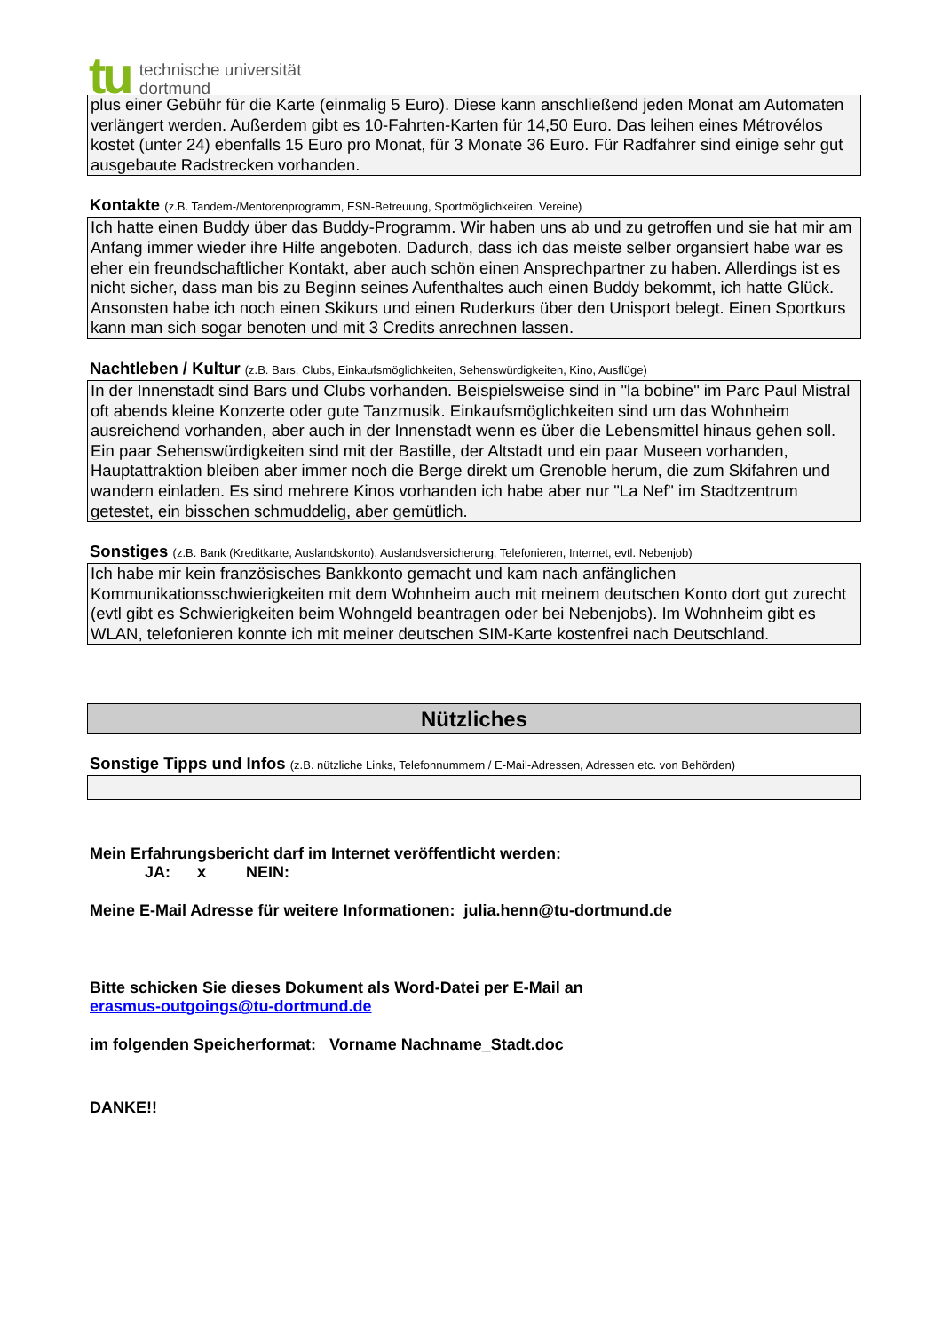tu
technische universität
dortmund
plus einer Gebühr für die Karte (einmalig 5 Euro). Diese kann anschließend jeden Monat am Automaten verlängert werden. Außerdem gibt es 10-Fahrten-Karten für 14,50 Euro. Das leihen eines Métrovélos kostet (unter 24) ebenfalls 15 Euro pro Monat, für 3 Monate 36 Euro. Für Radfahrer sind einige sehr gut ausgebaute Radstrecken vorhanden.
Kontakte (z.B. Tandem-/Mentorenprogramm, ESN-Betreuung, Sportmöglichkeiten, Vereine)
Ich hatte einen Buddy über das Buddy-Programm. Wir haben uns ab und zu getroffen und sie hat mir am Anfang immer wieder ihre Hilfe angeboten. Dadurch, dass ich das meiste selber organsiert habe war es eher ein freundschaftlicher Kontakt, aber auch schön einen Ansprechpartner zu haben. Allerdings ist es nicht sicher, dass man bis zu Beginn seines Aufenthaltes auch einen Buddy bekommt, ich hatte Glück. Ansonsten habe ich noch einen Skikurs und einen Ruderkurs über den Unisport belegt. Einen Sportkurs kann man sich sogar benoten und mit 3 Credits anrechnen lassen.
Nachtleben / Kultur (z.B. Bars, Clubs, Einkaufsmöglichkeiten, Sehenswürdigkeiten, Kino, Ausflüge)
In der Innenstadt sind Bars und Clubs vorhanden. Beispielsweise sind in "la bobine" im Parc Paul Mistral oft abends kleine Konzerte oder gute Tanzmusik. Einkaufsmöglichkeiten sind um das Wohnheim ausreichend vorhanden, aber auch in der Innenstadt wenn es über die Lebensmittel hinaus gehen soll. Ein paar Sehenswürdigkeiten sind mit der Bastille, der Altstadt und ein paar Museen vorhanden, Hauptattraktion bleiben aber immer noch die Berge direkt um Grenoble herum, die zum Skifahren und wandern einladen. Es sind mehrere Kinos vorhanden ich habe aber nur "La Nef" im Stadtzentrum getestet, ein bisschen schmuddelig, aber gemütlich.
Sonstiges (z.B. Bank (Kreditkarte, Auslandskonto), Auslandsversicherung, Telefonieren, Internet, evtl. Nebenjob)
Ich habe mir kein französisches Bankkonto gemacht und kam nach anfänglichen Kommunikationsschwierigkeiten mit dem Wohnheim auch mit meinem deutschen Konto dort gut zurecht (evtl gibt es Schwierigkeiten beim Wohngeld beantragen oder bei Nebenjobs). Im Wohnheim gibt es WLAN, telefonieren konnte ich mit meiner deutschen SIM-Karte kostenfrei nach Deutschland.
Nützliches
Sonstige Tipps und Infos (z.B. nützliche Links, Telefonnummern / E-Mail-Adressen, Adressen etc. von Behörden)
Mein Erfahrungsbericht darf im Internet veröffentlicht werden:
JA: x NEIN:
Meine E-Mail Adresse für weitere Informationen: julia.henn@tu-dortmund.de
Bitte schicken Sie dieses Dokument als Word-Datei per E-Mail an
erasmus-outgoings@tu-dortmund.de
im folgenden Speicherformat: Vorname Nachname_Stadt.doc
DANKE!!